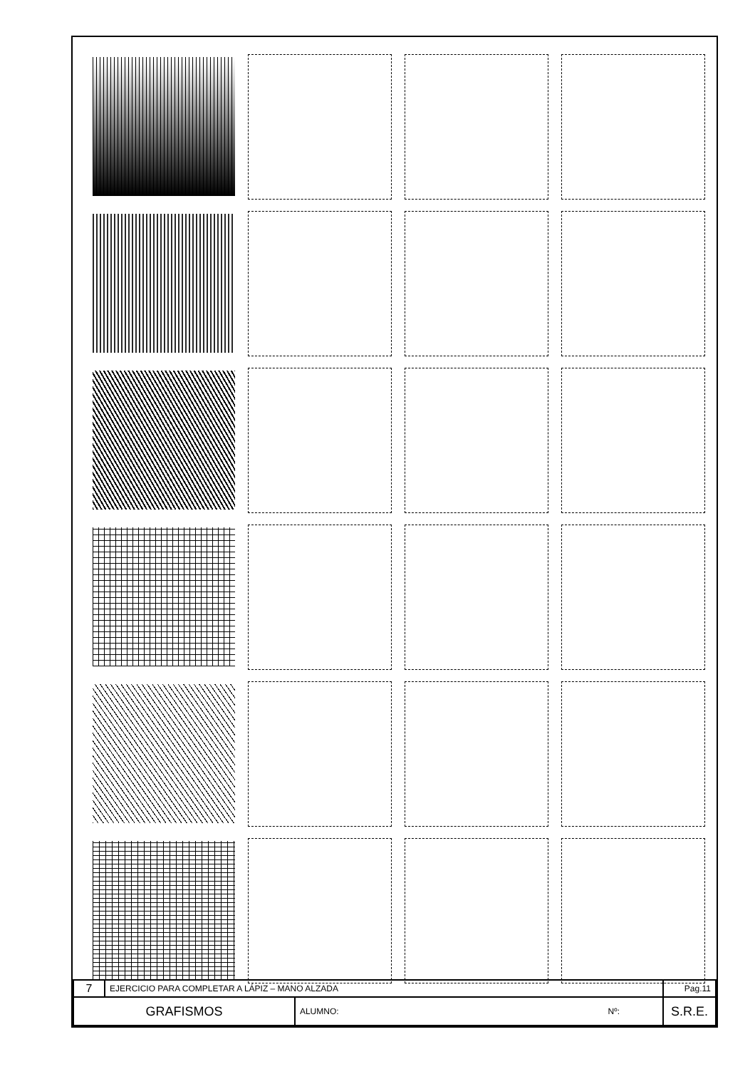| 7 | EJERCICIO PARA COMPLETAR A LÁPIZ – MANO ALZADA | | | Pag.11 |
| GRAFISMOS | | ALUMNO: | Nº: | S.R.E. |